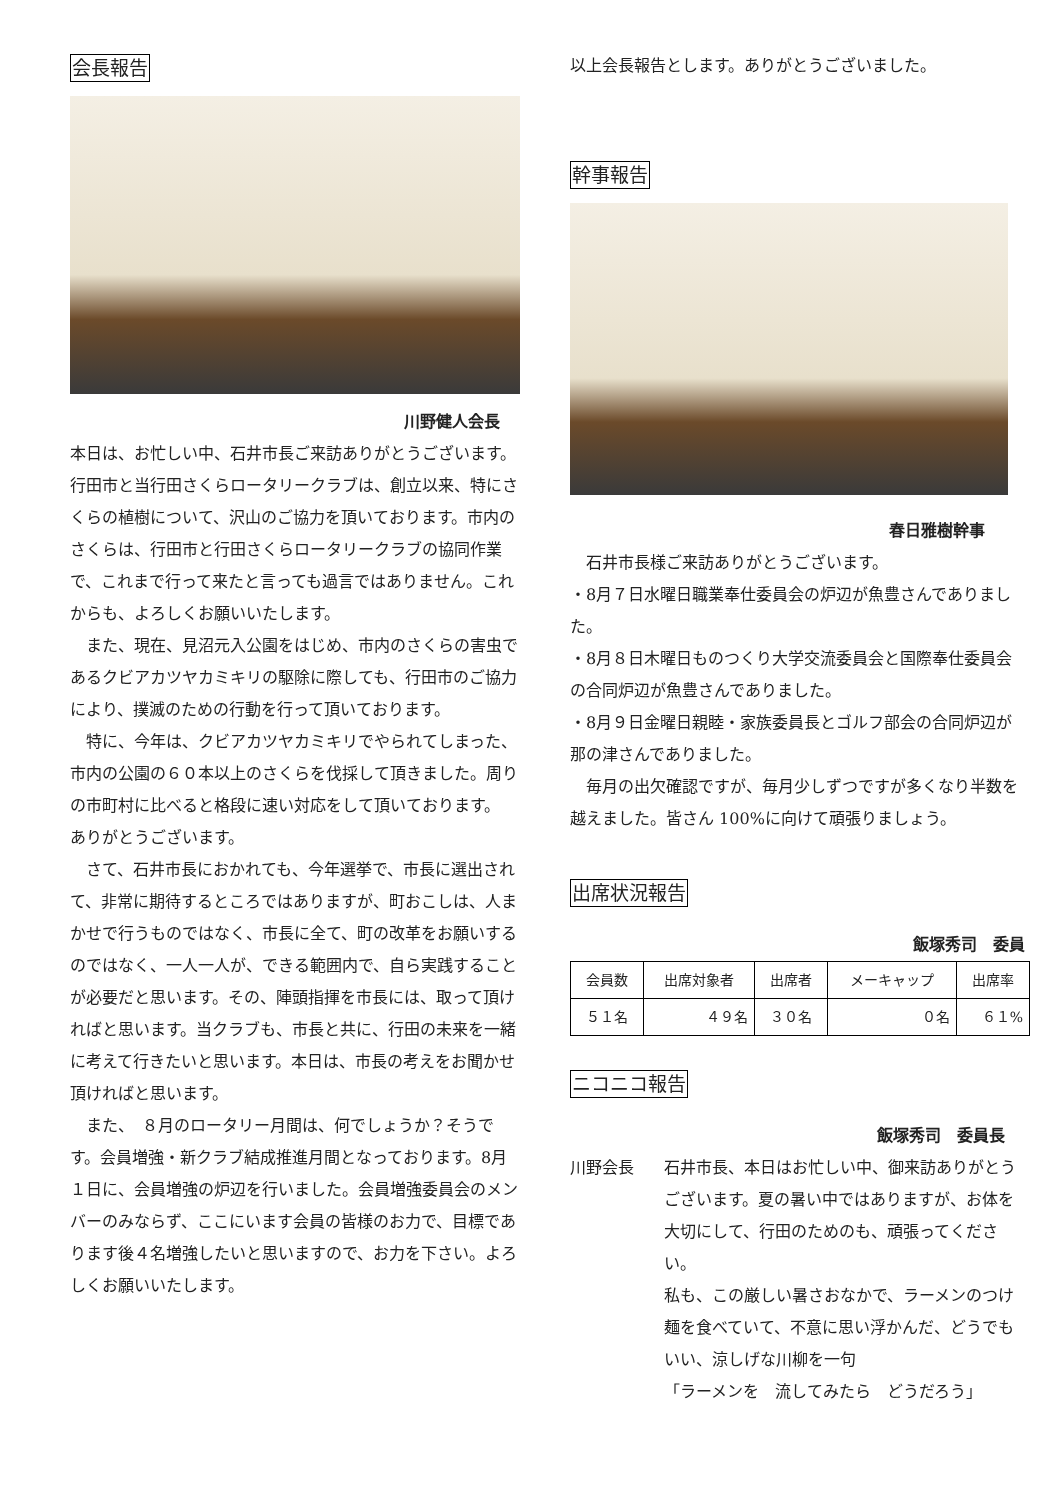会長報告
川野健人会長
本日は、お忙しい中、石井市長ご来訪ありがとうございます。行田市と当行田さくらロータリークラブは、創立以来、特にさくらの植樹について、沢山のご協力を頂いております。市内のさくらは、行田市と行田さくらロータリークラブの協同作業で、これまで行って来たと言っても過言ではありません。これからも、よろしくお願いいたします。
　また、現在、見沼元入公園をはじめ、市内のさくらの害虫であるクビアカツヤカミキリの駆除に際しても、行田市のご協力により、撲滅のための行動を行って頂いております。
　特に、今年は、クビアカツヤカミキリでやられてしまった、市内の公園の６０本以上のさくらを伐採して頂きました。周りの市町村に比べると格段に速い対応をして頂いております。
ありがとうございます。
　さて、石井市長におかれても、今年選挙で、市長に選出されて、非常に期待するところではありますが、町おこしは、人まかせで行うものではなく、市長に全て、町の改革をお願いするのではなく、一人一人が、できる範囲内で、自ら実践することが必要だと思います。その、陣頭指揮を市長には、取って頂ければと思います。当クラブも、市長と共に、行田の未来を一緒に考えて行きたいと思います。本日は、市長の考えをお聞かせ頂ければと思います。
　また、　８月のロータリー月間は、何でしょうか？そうです。会員増強・新クラブ結成推進月間となっております。8月１日に、会員増強の炉辺を行いました。会員増強委員会のメンバーのみならず、ここにいます会員の皆様のお力で、目標であります後４名増強したいと思いますので、お力を下さい。よろしくお願いいたします。
以上会長報告とします。ありがとうございました。
幹事報告
春日雅樹幹事
　石井市長様ご来訪ありがとうございます。
・8月７日水曜日職業奉仕委員会の炉辺が魚豊さんでありました。
・8月８日木曜日ものつくり大学交流委員会と国際奉仕委員会の合同炉辺が魚豊さんでありました。
・8月９日金曜日親睦・家族委員長とゴルフ部会の合同炉辺が那の津さんでありました。
　毎月の出欠確認ですが、毎月少しずつですが多くなり半数を越えました。皆さん 100%に向けて頑張りましょう。
出席状況報告
飯塚秀司　委員
| 会員数 | 出席対象者 | 出席者 | メーキャップ | 出席率 |
| --- | --- | --- | --- | --- |
| ５１名 | ４９名 | ３０名 | ０名 | ６１% |
ニコニコ報告
飯塚秀司　委員長
川野会長 石井市長、本日はお忙しい中、御来訪ありがとうございます。夏の暑い中ではありますが、お体を大切にして、行田のためのも、頑張ってください。
私も、この厳しい暑さおなかで、ラーメンのつけ麺を食べていて、不意に思い浮かんだ、どうでもいい、涼しげな川柳を一句
「ラーメンを　流してみたら　どうだろう」